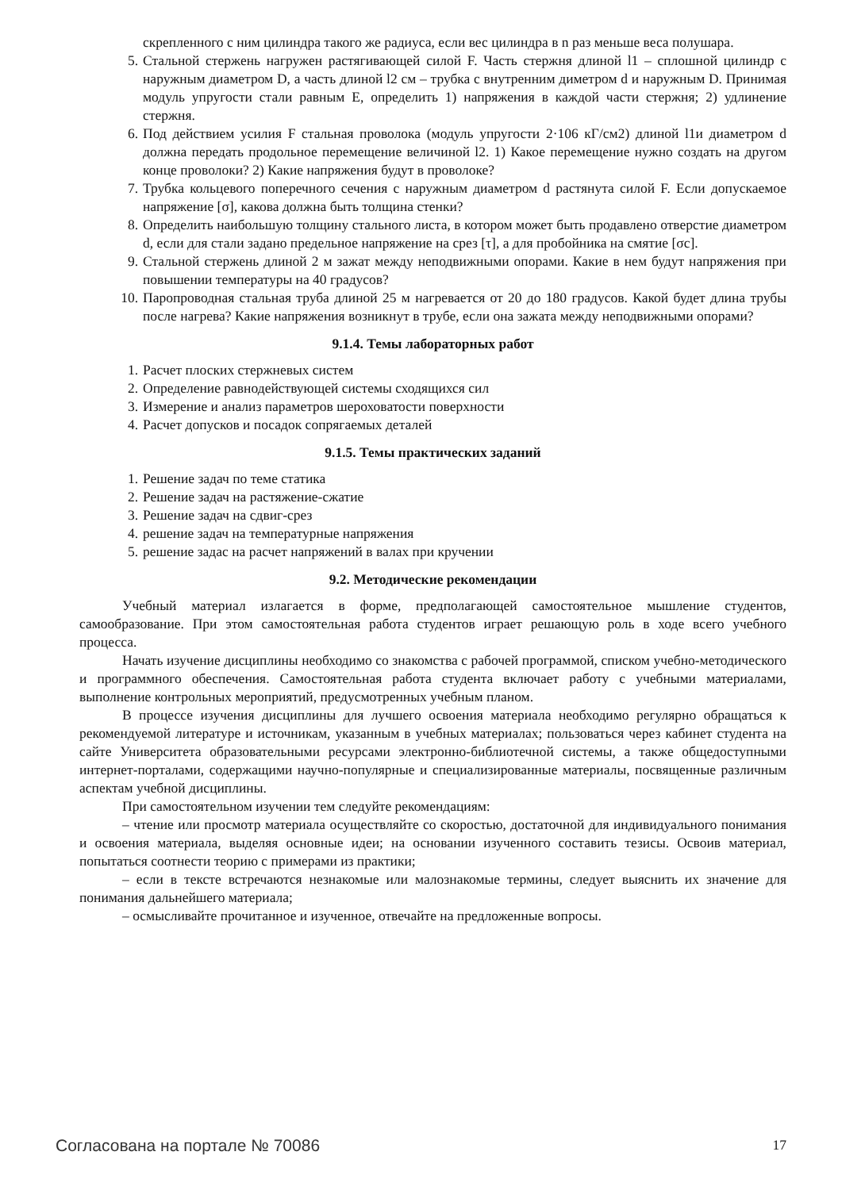скрепленного с ним цилиндра такого же радиуса, если вес цилиндра в n раз меньше веса полушара.
5. Стальной стержень нагружен растягивающей силой F. Часть стержня длиной l1 – сплошной цилиндр с наружным диаметром D, а часть длиной l2 см – трубка с внутренним диметром d и наружным D. Принимая модуль упругости стали равным E, определить 1) напряжения в каждой части стержня; 2) удлинение стержня.
6. Под действием усилия F стальная проволока (модуль упругости 2·106 кГ/см2) длиной l1и диаметром d должна передать продольное перемещение величиной l2. 1) Какое перемещение нужно создать на другом конце проволоки? 2) Какие напряжения будут в проволоке?
7. Трубка кольцевого поперечного сечения с наружным диаметром d растянута силой F. Если допускаемое напряжение [σ], какова должна быть толщина стенки?
8. Определить наибольшую толщину стального листа, в котором может быть продавлено отверстие диаметром d, если для стали задано предельное напряжение на срез [τ], а для пробойника на смятие [σс].
9. Стальной стержень длиной 2 м зажат между неподвижными опорами. Какие в нем будут напряжения при повышении температуры на 40 градусов?
10. Паропроводная стальная труба длиной 25 м нагревается от 20 до 180 градусов. Какой будет длина трубы после нагрева? Какие напряжения возникнут в трубе, если она зажата между неподвижными опорами?
9.1.4. Темы лабораторных работ
1. Расчет плоских стержневых систем
2. Определение равнодействующей системы сходящихся сил
3. Измерение и анализ параметров шероховатости поверхности
4. Расчет допусков и посадок сопрягаемых деталей
9.1.5. Темы практических заданий
1. Решение задач по теме статика
2. Решение задач на растяжение-сжатие
3. Решение задач на сдвиг-срез
4. решение задач на температурные напряжения
5. решение задас на расчет напряжений в валах при кручении
9.2. Методические рекомендации
Учебный материал излагается в форме, предполагающей самостоятельное мышление студентов, самообразование. При этом самостоятельная работа студентов играет решающую роль в ходе всего учебного процесса.
Начать изучение дисциплины необходимо со знакомства с рабочей программой, списком учебно-методического и программного обеспечения. Самостоятельная работа студента включает работу с учебными материалами, выполнение контрольных мероприятий, предусмотренных учебным планом.
В процессе изучения дисциплины для лучшего освоения материала необходимо регулярно обращаться к рекомендуемой литературе и источникам, указанным в учебных материалах; пользоваться через кабинет студента на сайте Университета образовательными ресурсами электронно-библиотечной системы, а также общедоступными интернет-порталами, содержащими научно-популярные и специализированные материалы, посвященные различным аспектам учебной дисциплины.
При самостоятельном изучении тем следуйте рекомендациям:
– чтение или просмотр материала осуществляйте со скоростью, достаточной для индивидуального понимания и освоения материала, выделяя основные идеи; на основании изученного составить тезисы. Освоив материал, попытаться соотнести теорию с примерами из практики;
– если в тексте встречаются незнакомые или малознакомые термины, следует выяснить их значение для понимания дальнейшего материала;
– осмысливайте прочитанное и изученное, отвечайте на предложенные вопросы.
Согласована на портале № 70086 17